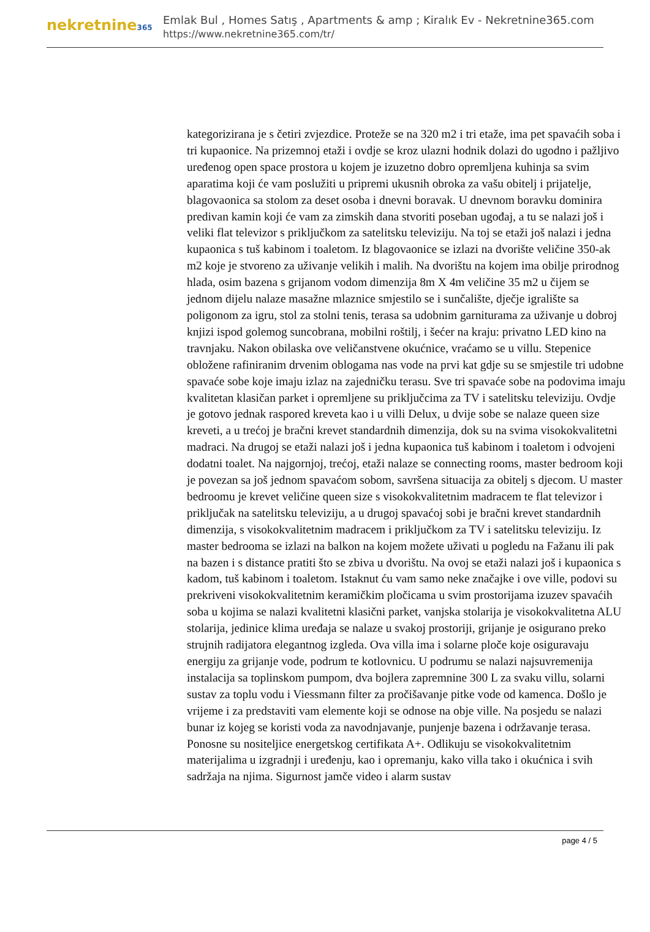nekretnine365
Emlak Bul , Homes Satış , Apartments & amp ; Kiralık Ev - Nekretnine365.com
https://www.nekretnine365.com/tr/
kategorizirana je s četiri zvjezdice. Proteže se na 320 m2 i tri etaže, ima pet spavaćih soba i tri kupaonice. Na prizemnoj etaži i ovdje se kroz ulazni hodnik dolazi do ugodno i pažljivo uređenog open space prostora u kojem je izuzetno dobro opremljena kuhinja sa svim aparatima koji će vam poslužiti u pripremi ukusnih obroka za vašu obitelj i prijatelje, blagovaonica sa stolom za deset osoba i dnevni boravak. U dnevnom boravku dominira predivan kamin koji će vam za zimskih dana stvoriti poseban ugođaj, a tu se nalazi još i veliki flat televizor s priključkom za satelitsku televiziju. Na toj se etaži još nalazi i jedna kupaonica s tuš kabinom i toaletom. Iz blagovaonice se izlazi na dvorište veličine 350-ak m2 koje je stvoreno za uživanje velikih i malih. Na dvorištu na kojem ima obilje prirodnog hlada, osim bazena s grijanom vodom dimenzija 8m X 4m veličine 35 m2 u čijem se jednom dijelu nalaze masažne mlaznice smjestilo se i sunčalište, dječje igralište sa poligonom za igru, stol za stolni tenis, terasa sa udobnim garniturama za uživanje u dobroj knjizi ispod golemog suncobrana, mobilni roštilj, i šećer na kraju: privatno LED kino na travnjaku. Nakon obilaska ove veličanstvene okućnice, vraćamo se u villu. Stepenice obložene rafiniranim drvenim oblogama nas vode na prvi kat gdje su se smjestile tri udobne spavaće sobe koje imaju izlaz na zajedničku terasu. Sve tri spavaće sobe na podovima imaju kvalitetan klasičan parket i opremljene su priključcima za TV i satelitsku televiziju. Ovdje je gotovo jednak raspored kreveta kao i u villi Delux, u dvije sobe se nalaze queen size kreveti, a u trećoj je bračni krevet standardnih dimenzija, dok su na svima visokokvalitetni madraci. Na drugoj se etaži nalazi još i jedna kupaonica tuš kabinom i toaletom i odvojeni dodatni toalet. Na najgornjoj, trećoj, etaži nalaze se connecting rooms, master bedroom koji je povezan sa još jednom spavaćom sobom, savršena situacija za obitelj s djecom. U master bedroomu je krevet veličine queen size s visokokvalitetnim madracem te flat televizor i priključak na satelitsku televiziju, a u drugoj spavaćoj sobi je bračni krevet standardnih dimenzija, s visokokvalitetnim madracem i priključkom za TV i satelitsku televiziju. Iz master bedrooma se izlazi na balkon na kojem možete uživati u pogledu na Fažanu ili pak na bazen i s distance pratiti što se zbiva u dvorištu. Na ovoj se etaži nalazi još i kupaonica s kadom, tuš kabinom i toaletom. Istaknut ću vam samo neke značajke i ove ville, podovi su prekriveni visokokvalitetnim keramičkim pločicama u svim prostorijama izuzev spavaćih soba u kojima se nalazi kvalitetni klasični parket, vanjska stolarija je visokokvalitetna ALU stolarija, jedinice klima uređaja se nalaze u svakoj prostoriji, grijanje je osigurano preko strujnih radijatora elegantnog izgleda. Ova villa ima i solarne ploče koje osiguravaju energiju za grijanje vode, podrum te kotlovnicu. U podrumu se nalazi najsuvremenija instalacija sa toplinskom pumpom, dva bojlera zapremnine 300 L za svaku villu, solarni sustav za toplu vodu i Viessmann filter za pročišavanje pitke vode od kamenca. Došlo je vrijeme i za predstaviti vam elemente koji se odnose na obje ville. Na posjedu se nalazi bunar iz kojeg se koristi voda za navodnjavanje, punjenje bazena i održavanje terasa. Ponosne su nositeljice energetskog certifikata A+. Odlikuju se visokokvalitetnim materijalima u izgradnji i uređenju, kao i opremanju, kako villa tako i okućnica i svih sadržaja na njima. Sigurnost jamče video i alarm sustav
page 4 / 5